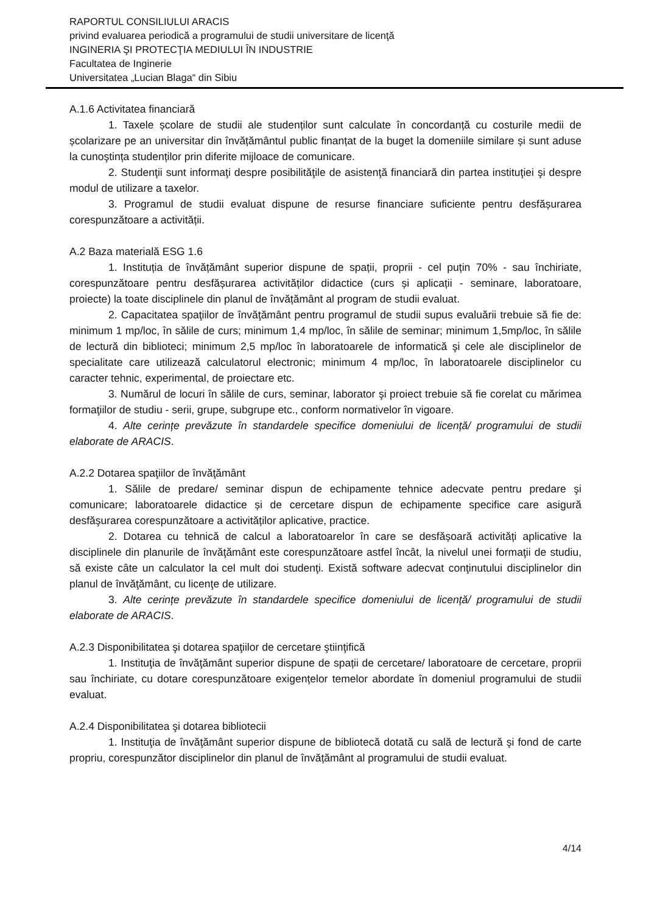RAPORTUL CONSILIULUI ARACIS
privind evaluarea periodică a programului de studii universitare de licenţă
INGINERIA ŞI PROTECŢIA MEDIULUI ÎN INDUSTRIE
Facultatea de Inginerie
Universitatea „Lucian Blaga“ din Sibiu
A.1.6 Activitatea financiară
1. Taxele școlare de studii ale studenților sunt calculate în concordanță cu costurile medii de școlarizare pe an universitar din învățământul public finanțat de la buget la domeniile similare și sunt aduse la cunoştința studenților prin diferite mijloace de comunicare.
2. Studenţii sunt informaţi despre posibilităţile de asistenţă financiară din partea instituţiei şi despre modul de utilizare a taxelor.
3. Programul de studii evaluat dispune de resurse financiare suficiente pentru desfășurarea corespunzătoare a activității.
A.2 Baza materială ESG 1.6
1. Instituția de învățământ superior dispune de spații, proprii - cel puțin 70% - sau închiriate, corespunzătoare pentru desfășurarea activităților didactice (curs și aplicații - seminare, laboratoare, proiecte) la toate disciplinele din planul de învățământ al program de studii evaluat.
2. Capacitatea spaţiilor de învăţământ pentru programul de studii supus evaluării trebuie să fie de: minimum 1 mp/loc, în sălile de curs; minimum 1,4 mp/loc, în sălile de seminar; minimum 1,5mp/loc, în sălile de lectură din biblioteci; minimum 2,5 mp/loc în laboratoarele de informatică şi cele ale disciplinelor de specialitate care utilizează calculatorul electronic; minimum 4 mp/loc, în laboratoarele disciplinelor cu caracter tehnic, experimental, de proiectare etc.
3. Numărul de locuri în sălile de curs, seminar, laborator şi proiect trebuie să fie corelat cu mărimea formaţiilor de studiu - serii, grupe, subgrupe etc., conform normativelor în vigoare.
4. Alte cerințe prevăzute în standardele specifice domeniului de licență/ programului de studii elaborate de ARACIS.
A.2.2 Dotarea spaţiilor de învăţământ
1. Sălile de predare/ seminar dispun de echipamente tehnice adecvate pentru predare şi comunicare; laboratoarele didactice și de cercetare dispun de echipamente specifice care asigură desfăşurarea corespunzătoare a activităților aplicative, practice.
2. Dotarea cu tehnică de calcul a laboratoarelor în care se desfășoară activități aplicative la disciplinele din planurile de învăţământ este corespunzătoare astfel încât, la nivelul unei formaţii de studiu, să existe câte un calculator la cel mult doi studenţi. Există software adecvat conţinutului disciplinelor din planul de învăţământ, cu licenţe de utilizare.
3. Alte cerințe prevăzute în standardele specifice domeniului de licență/ programului de studii elaborate de ARACIS.
A.2.3 Disponibilitatea şi dotarea spaţiilor de cercetare ştiinţifică
1. Instituţia de învăţământ superior dispune de spații de cercetare/ laboratoare de cercetare, proprii sau închiriate, cu dotare corespunzătoare exigențelor temelor abordate în domeniul programului de studii evaluat.
A.2.4 Disponibilitatea şi dotarea bibliotecii
1. Instituţia de învăţământ superior dispune de bibliotecă dotată cu sală de lectură şi fond de carte propriu, corespunzător disciplinelor din planul de învățământ al programului de studii evaluat.
4/14